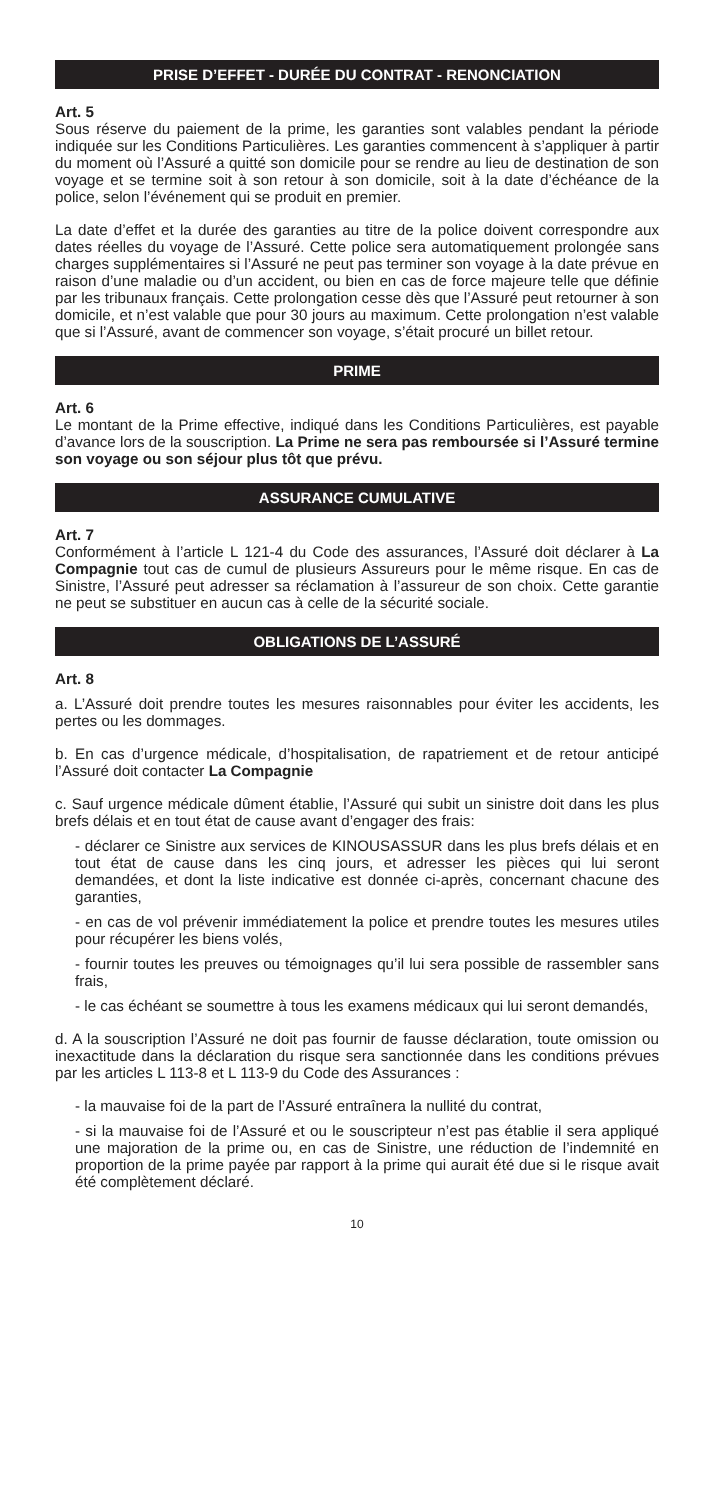PRISE D’EFFET - DURÉE DU CONTRAT - RENONCIATION
Art. 5
Sous réserve du paiement de la prime, les garanties sont valables pendant la période indiquée sur les Conditions Particulières. Les garanties commencent à s’appliquer à partir du moment où l’Assuré a quitté son domicile pour se rendre au lieu de destination de son voyage et se termine soit à son retour à son domicile, soit à la date d’échéance de la police, selon l’événement qui se produit en premier.
La date d’effet et la durée des garanties au titre de la police doivent correspondre aux dates réelles du voyage de l’Assuré. Cette police sera automatiquement prolongée sans charges supplémentaires si l’Assuré ne peut pas terminer son voyage à la date prévue en raison d’une maladie ou d’un accident, ou bien en cas de force majeure telle que définie par les tribunaux français. Cette prolongation cesse dès que l’Assuré peut retourner à son domicile, et n’est valable que pour 30 jours au maximum. Cette prolongation n’est valable que si l’Assuré, avant de commencer son voyage, s’était procuré un billet retour.
PRIME
Art. 6
Le montant de la Prime effective, indiqué dans les Conditions Particulières, est payable d’avance lors de la souscription. La Prime ne sera pas remboursée si l’Assuré termine son voyage ou son séjour plus tôt que prévu.
ASSURANCE CUMULATIVE
Art. 7
Conformément à l’article L 121-4 du Code des assurances, l’Assuré doit déclarer à La Compagnie tout cas de cumul de plusieurs Assureurs pour le même risque. En cas de Sinistre, l’Assuré peut adresser sa réclamation à l’assureur de son choix. Cette garantie ne peut se substituer en aucun cas à celle de la sécurité sociale.
OBLIGATIONS DE L’ASSURÉ
Art. 8
a. L’Assuré doit prendre toutes les mesures raisonnables pour éviter les accidents, les pertes ou les dommages.
b. En cas d’urgence médicale, d’hospitalisation, de rapatriement et de retour anticipé l’Assuré doit contacter La Compagnie
c. Sauf urgence médicale dûment établie, l’Assuré qui subit un sinistre doit dans les plus brefs délais et en tout état de cause avant d’engager des frais:
- déclarer ce Sinistre aux services de KINOUSASSUR dans les plus brefs délais et en tout état de cause dans les cinq jours, et adresser les pièces qui lui seront demandées, et dont la liste indicative est donnée ci-après, concernant chacune des garanties,
- en cas de vol prévenir immédiatement la police et prendre toutes les mesures utiles pour récupérer les biens volés,
- fournir toutes les preuves ou témoignages qu’il lui sera possible de rassembler sans frais,
- le cas échéant se soumettre à tous les examens médicaux qui lui seront demandés,
d. A la souscription l’Assuré ne doit pas fournir de fausse déclaration, toute omission ou inexactitude dans la déclaration du risque sera sanctionnée dans les conditions prévues par les articles L 113-8 et L 113-9 du Code des Assurances :
- la mauvaise foi de la part de l’Assuré entraînera la nullité du contrat,
- si la mauvaise foi de l’Assuré et ou le souscripteur n’est pas établie il sera appliqué une majoration de la prime ou, en cas de Sinistre, une réduction de l’indemnité en proportion de la prime payée par rapport à la prime qui aurait été due si le risque avait été complètement déclaré.
10